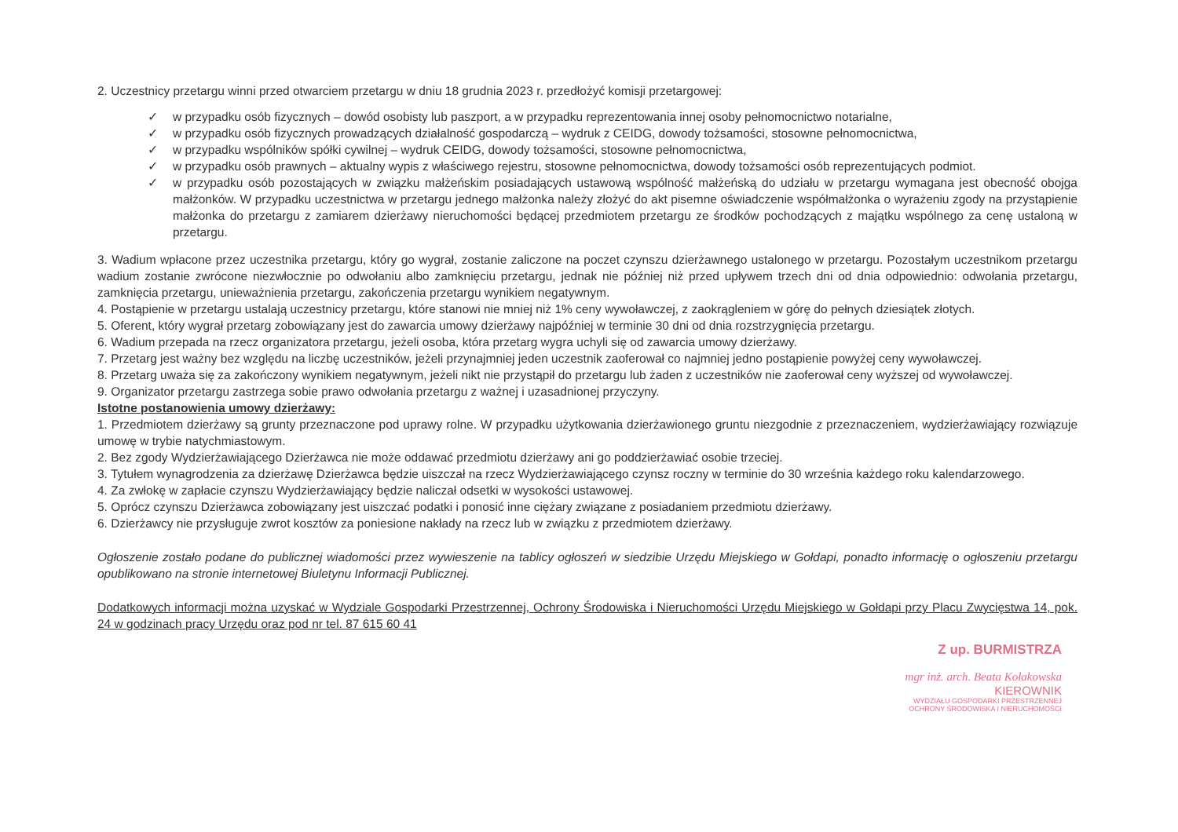2. Uczestnicy przetargu winni przed otwarciem przetargu w dniu 18 grudnia 2023 r. przedłożyć komisji przetargowej:
✓ w przypadku osób fizycznych – dowód osobisty lub paszport, a w przypadku reprezentowania innej osoby pełnomocnictwo notarialne,
✓ w przypadku osób fizycznych prowadzących działalność gospodarczą – wydruk z CEIDG, dowody tożsamości, stosowne pełnomocnictwa,
✓ w przypadku wspólników spółki cywilnej – wydruk CEIDG, dowody tożsamości, stosowne pełnomocnictwa,
✓ w przypadku osób prawnych – aktualny wypis z właściwego rejestru, stosowne pełnomocnictwa, dowody tożsamości osób reprezentujących podmiot.
✓ w przypadku osób pozostających w związku małżeńskim posiadających ustawową wspólność małżeńską do udziału w przetargu wymagana jest obecność obojga małżonków. W przypadku uczestnictwa w przetargu jednego małżonka należy złożyć do akt pisemne oświadczenie współmałżonka o wyrażeniu zgody na przystąpienie małżonka do przetargu z zamiarem dzierżawy nieruchomości będącej przedmiotem przetargu ze środków pochodzących z majątku wspólnego za cenę ustaloną w przetargu.
3. Wadium wpłacone przez uczestnika przetargu, który go wygrał, zostanie zaliczone na poczet czynszu dzierżawnego ustalonego w przetargu. Pozostałym uczestnikom przetargu wadium zostanie zwrócone niezwłocznie po odwołaniu albo zamknięciu przetargu, jednak nie później niż przed upływem trzech dni od dnia odpowiednio: odwołania przetargu, zamknięcia przetargu, unieważnienia przetargu, zakończenia przetargu wynikiem negatywnym.
4. Postąpienie w przetargu ustalają uczestnicy przetargu, które stanowi nie mniej niż 1% ceny wywoławczej, z zaokrągleniem w górę do pełnych dziesiątek złotych.
5. Oferent, który wygrał przetarg zobowiązany jest do zawarcia umowy dzierżawy najpóźniej w terminie 30 dni od dnia rozstrzygnięcia przetargu.
6. Wadium przepada na rzecz organizatora przetargu, jeżeli osoba, która przetarg wygra uchyli się od zawarcia umowy dzierżawy.
7. Przetarg jest ważny bez względu na liczbę uczestników, jeżeli przynajmniej jeden uczestnik zaoferował co najmniej jedno postąpienie powyżej ceny wywoławczej.
8. Przetarg uważa się za zakończony wynikiem negatywnym, jeżeli nikt nie przystąpił do przetargu lub żaden z uczestników nie zaoferował ceny wyższej od wywoławczej.
9. Organizator przetargu zastrzega sobie prawo odwołania przetargu z ważnej i uzasadnionej przyczyny.
Istotne postanowienia umowy dzierżawy:
1. Przedmiotem dzierżawy są grunty przeznaczone pod uprawy rolne. W przypadku użytkowania dzierżawionego gruntu niezgodnie z przeznaczeniem, wydzierżawiający rozwiązuje umowę w trybie natychmiastowym.
2. Bez zgody Wydzierżawiającego Dzierżawca nie może oddawać przedmiotu dzierżawy ani go poddzierżawiać osobie trzeciej.
3. Tytułem wynagrodzenia za dzierżawę Dzierżawca będzie uiszczał na rzecz Wydzierżawiającego czynsz roczny w terminie do 30 września każdego roku kalendarzowego.
4. Za zwłokę w zapłacie czynszu Wydzierżawiający będzie naliczał odsetki w wysokości ustawowej.
5. Oprócz czynszu Dzierżawca zobowiązany jest uiszczać podatki i ponosić inne ciężary związane z posiadaniem przedmiotu dzierżawy.
6. Dzierżawcy nie przysługuje zwrot kosztów za poniesione nakłady na rzecz lub w związku z przedmiotem dzierżawy.
Ogłoszenie zostało podane do publicznej wiadomości przez wywieszenie na tablicy ogłoszeń w siedzibie Urzędu Miejskiego w Gołdapi, ponadto informację o ogłoszeniu przetargu opublikowano na stronie internetowej Biuletynu Informacji Publicznej.
Dodatkowych informacji można uzyskać w Wydziale Gospodarki Przestrzennej, Ochrony Środowiska i Nieruchomości Urzędu Miejskiego w Gołdapi przy Placu Zwycięstwa 14, pok. 24 w godzinach pracy Urzędu oraz pod nr tel. 87 615 60 41
Z up. BURMISTRZA
mgr inż. arch. Beata Kołakowska
KIEROWNIK
WYDZIAŁU GOSPODARKI PRZESTRZENNEJ
OCHRONY ŚRODOWISKA I NIERUCHOMOŚCI